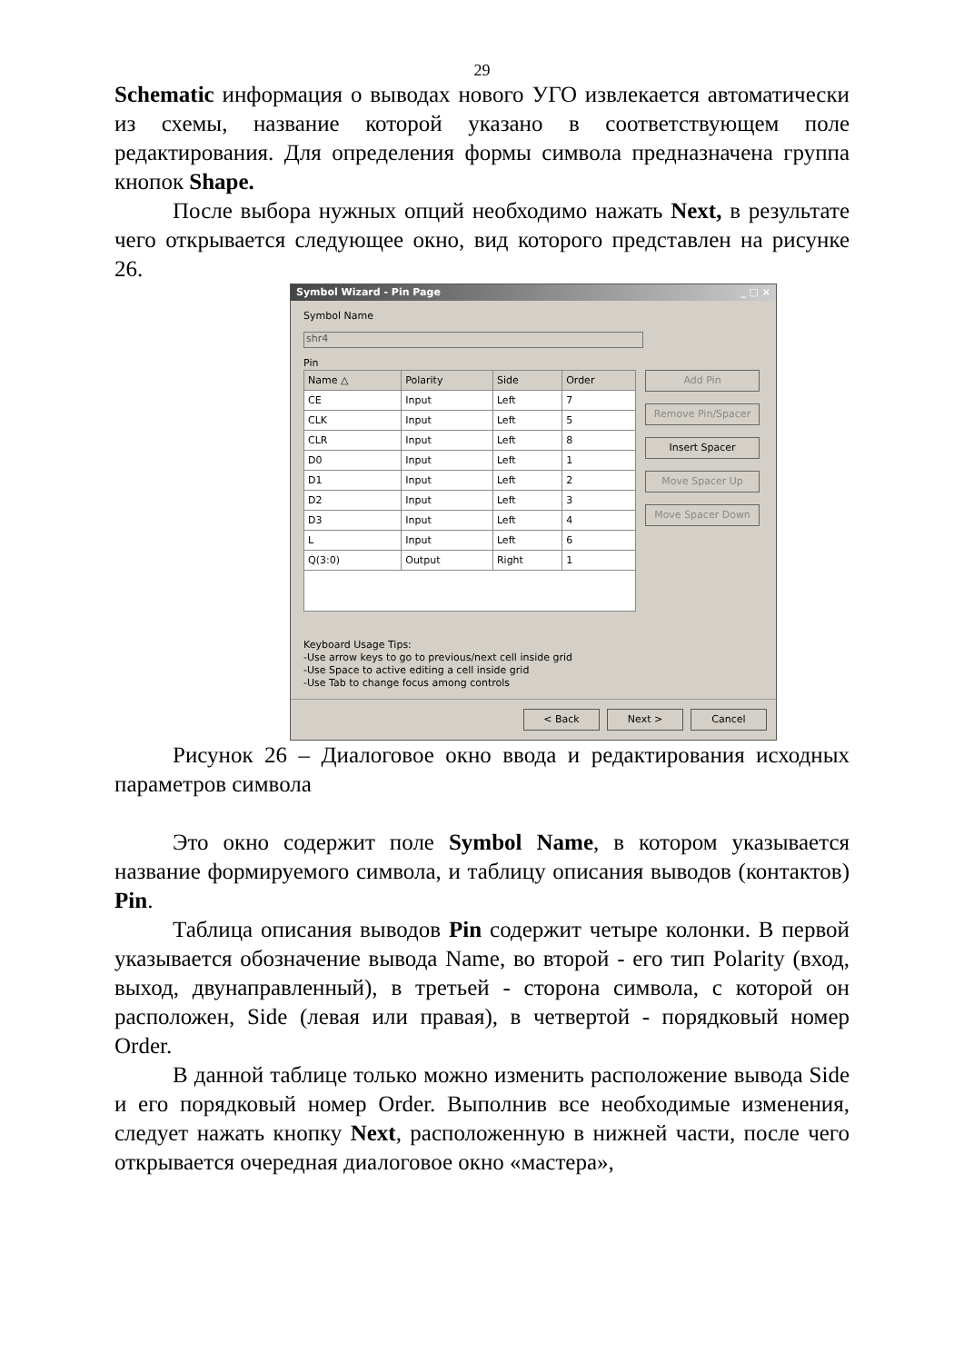29
Schematic информация о выводах нового УГО извлекается автоматически из схемы, название которой указано в соответствующем поле редактирования. Для определения формы символа предназначена группа кнопок Shape.
После выбора нужных опций необходимо нажать Next, в результате чего открывается следующее окно, вид которого представлен на рисунке 26.
Symbol Wizard - Pin Page _ □ ×
Symbol Name
shr4
Pin
| Name △ | Polarity | Side | Order |
| --- | --- | --- | --- |
| CE | Input | Left | 7 |
| CLK | Input | Left | 5 |
| CLR | Input | Left | 8 |
| D0 | Input | Left | 1 |
| D1 | Input | Left | 2 |
| D2 | Input | Left | 3 |
| D3 | Input | Left | 4 |
| L | Input | Left | 6 |
| Q(3:0) | Output | Right | 1 |
Add Pin
Remove Pin/Spacer
Insert Spacer
Move Spacer Up
Move Spacer Down
Keyboard Usage Tips:
-Use arrow keys to go to previous/next cell inside grid
-Use Space to active editing a cell inside grid
-Use Tab to change focus among controls
< Back Next > Cancel
Рисунок 26 – Диалоговое окно ввода и редактирования исходных параметров символа
Это окно содержит поле Symbol Name, в котором указывается название формируемого символа, и таблицу описания выводов (контактов) Pin.
Таблица описания выводов Pin содержит четыре колонки. В первой указывается обозначение вывода Name, во второй - его тип Polarity (вход, выход, двунаправленный), в третьей - сторона символа, с которой он расположен, Side (левая или правая), в четвертой - порядковый номер Order.
В данной таблице только можно изменить расположение вывода Side и его порядковый номер Order. Выполнив все необходимые изменения, следует нажать кнопку Next, расположенную в нижней части, после чего открывается очередная диалоговое окно «мастера»,